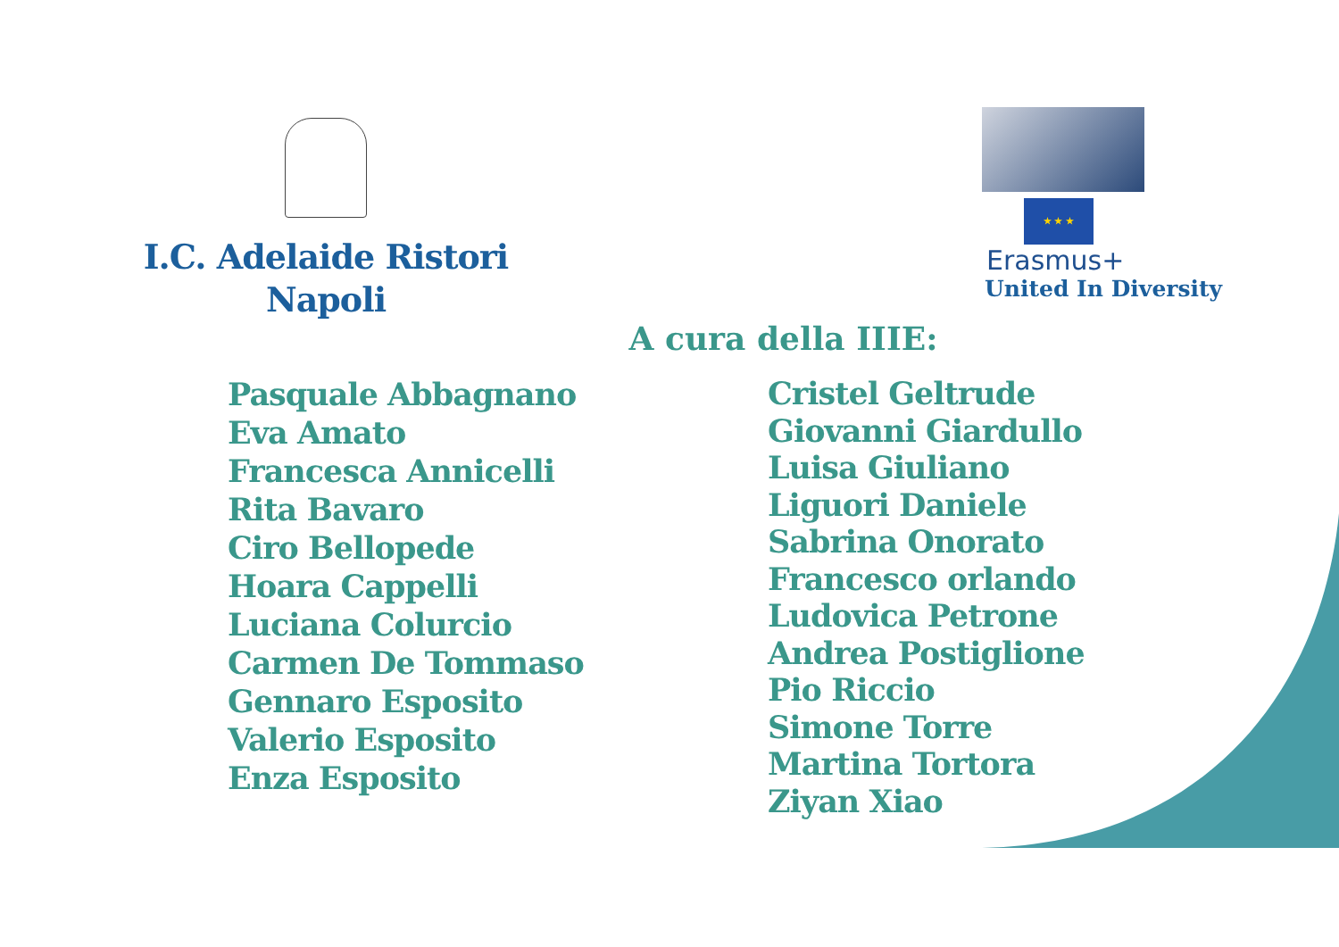I.C. Adelaide Ristori
Napoli
★ ★ ★
Erasmus+
United In Diversity
A cura della IIIE:
Pasquale Abbagnano
Eva Amato
Francesca Annicelli
Rita Bavaro
Ciro Bellopede
Hoara Cappelli
Luciana Colurcio
Carmen De Tommaso
Gennaro Esposito
Valerio Esposito
Enza Esposito
Cristel Geltrude
Giovanni Giardullo
Luisa Giuliano
Liguori Daniele
Sabrina Onorato
Francesco orlando
Ludovica Petrone
Andrea Postiglione
Pio Riccio
Simone Torre
Martina Tortora
Ziyan Xiao